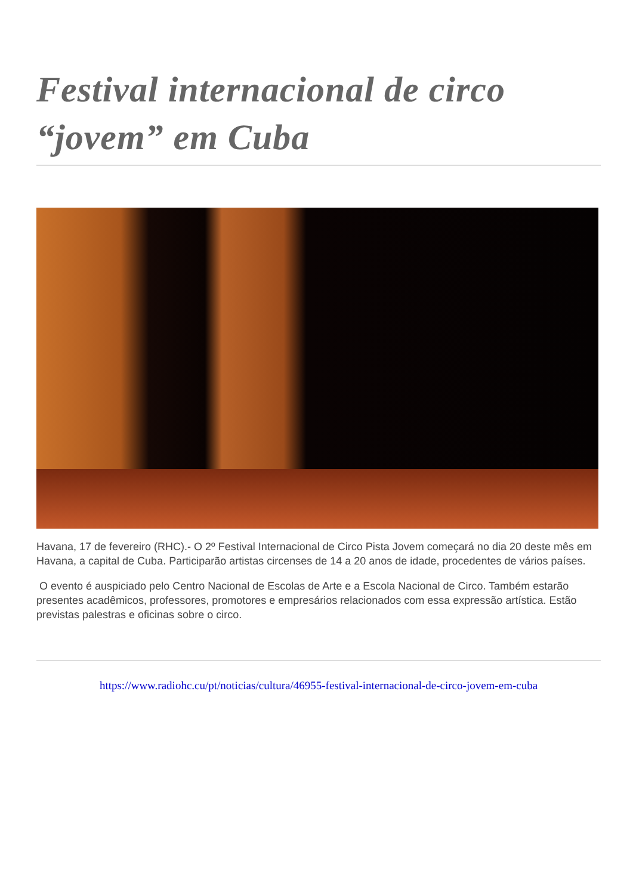Festival internacional de circo “jovem” em Cuba
Havana, 17 de fevereiro (RHC).- O 2º Festival Internacional de Circo Pista Jovem começará no dia 20 deste mês em Havana, a capital de Cuba. Participarão artistas circenses de 14 a 20 anos de idade, procedentes de vários países.
O evento é auspiciado pelo Centro Nacional de Escolas de Arte e a Escola Nacional de Circo. Também estarão presentes acadêmicos, professores, promotores e empresários relacionados com essa expressão artística. Estão previstas palestras e oficinas sobre o circo.
https://www.radiohc.cu/pt/noticias/cultura/46955-festival-internacional-de-circo-jovem-em-cuba